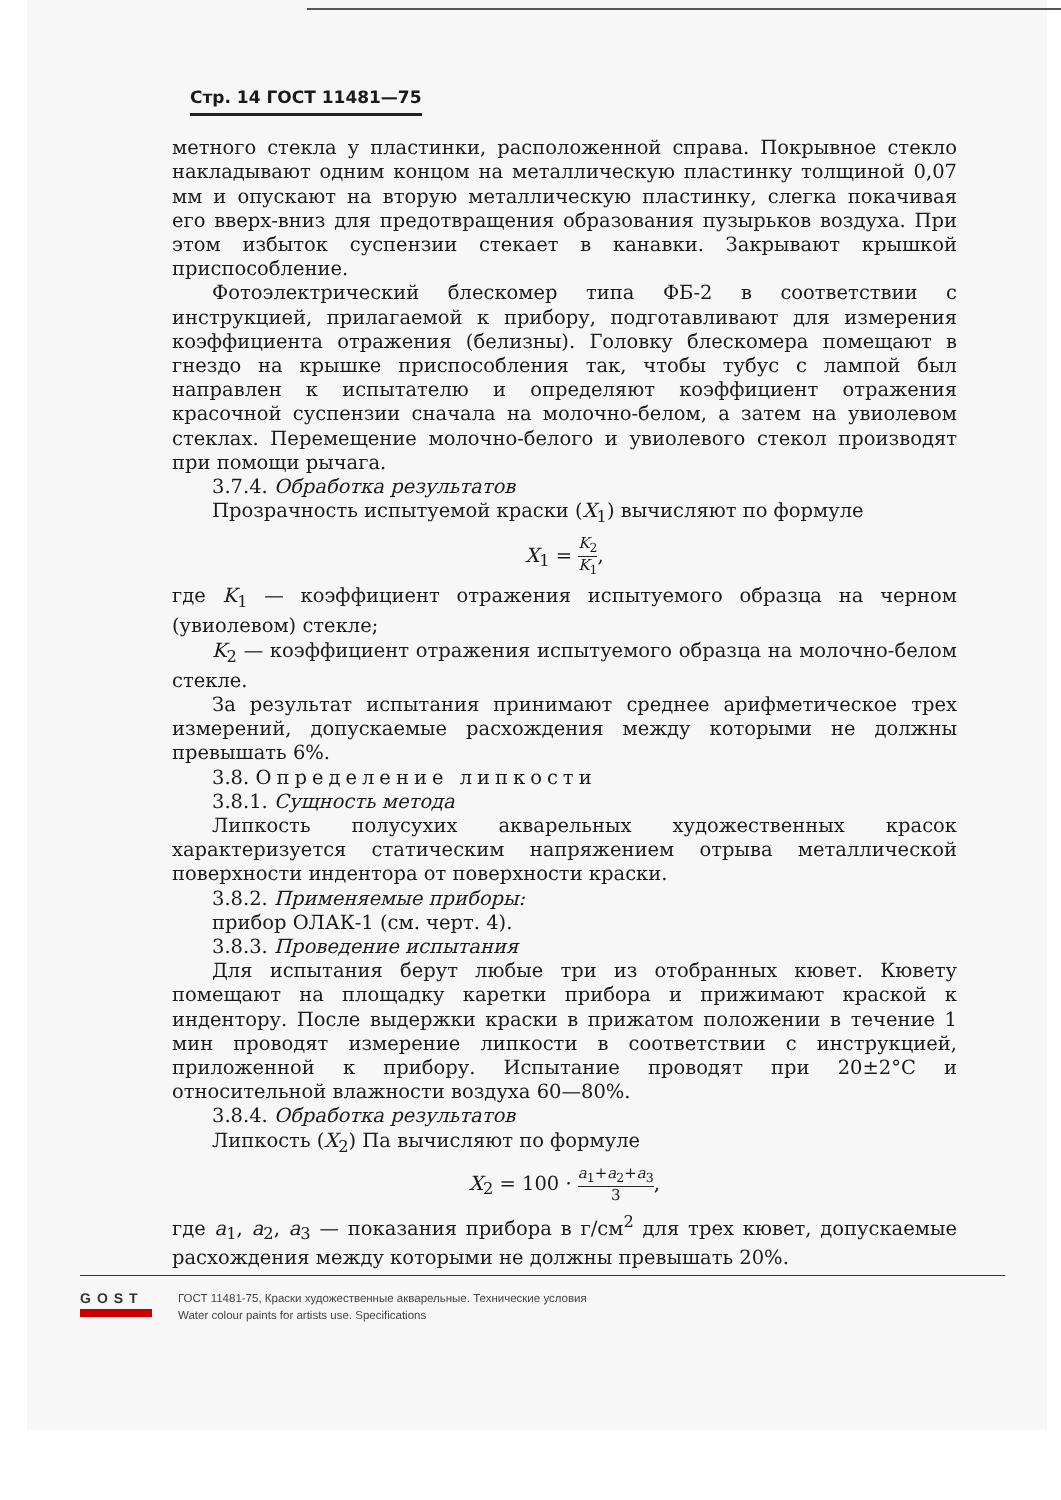Стр. 14 ГОСТ 11481—75
метного стекла у пластинки, расположенной справа. Покрывное стекло накладывают одним концом на металлическую пластинку толщиной 0,07 мм и опускают на вторую металлическую пластинку, слегка покачивая его вверх-вниз для предотвращения образования пузырьков воздуха. При этом избыток суспензии стекает в канавки. Закрывают крышкой приспособление.
Фотоэлектрический блескомер типа ФБ-2 в соответствии с инструкцией, прилагаемой к прибору, подготавливают для измерения коэффициента отражения (белизны). Головку блескомера помещают в гнездо на крышке приспособления так, чтобы тубус с лампой был направлен к испытателю и определяют коэффициент отражения красочной суспензии сначала на молочно-белом, а затем на увиолевом стеклах. Перемещение молочно-белого и увиолевого стекол производят при помощи рычага.
3.7.4. Обработка результатов
Прозрачность испытуемой краски (X<sub>1</sub>) вычисляют по формуле
X<sub>1</sub> = K<sub>2</sub> K<sub>1</sub>,
где K<sub>1</sub> — коэффициент отражения испытуемого образца на черном (увиолевом) стекле;
K<sub>2</sub> — коэффициент отражения испытуемого образца на молочно-белом стекле.
За результат испытания принимают среднее арифметическое трех измерений, допускаемые расхождения между которыми не должны превышать 6%.
3.8. Определение липкости
3.8.1. Сущность метода
Липкость полусухих акварельных художественных красок характеризуется статическим напряжением отрыва металлической поверхности индентора от поверхности краски.
3.8.2. Применяемые приборы:
прибор ОЛАК-1 (см. черт. 4).
3.8.3. Проведение испытания
Для испытания берут любые три из отобранных кювет. Кювету помещают на площадку каретки прибора и прижимают краской к индентору. После выдержки краски в прижатом положении в течение 1 мин проводят измерение липкости в соответствии с инструкцией, приложенной к прибору. Испытание проводят при 20±2°С и относительной влажности воздуха 60—80%.
3.8.4. Обработка результатов
Липкость (X<sub>2</sub>) Па вычисляют по формуле
X<sub>2</sub> = 100 · a<sub>1</sub>+a<sub>2</sub>+a<sub>3</sub> 3,
где a<sub>1</sub>, a<sub>2</sub>, a<sub>3</sub> — показания прибора в г/см<sup>2</sup> для трех кювет, допускаемые расхождения между которыми не должны превышать 20%.
GOST
ГОСТ 11481-75, Краски художественные акварельные. Технические условия
Water colour paints for artists use. Specifications